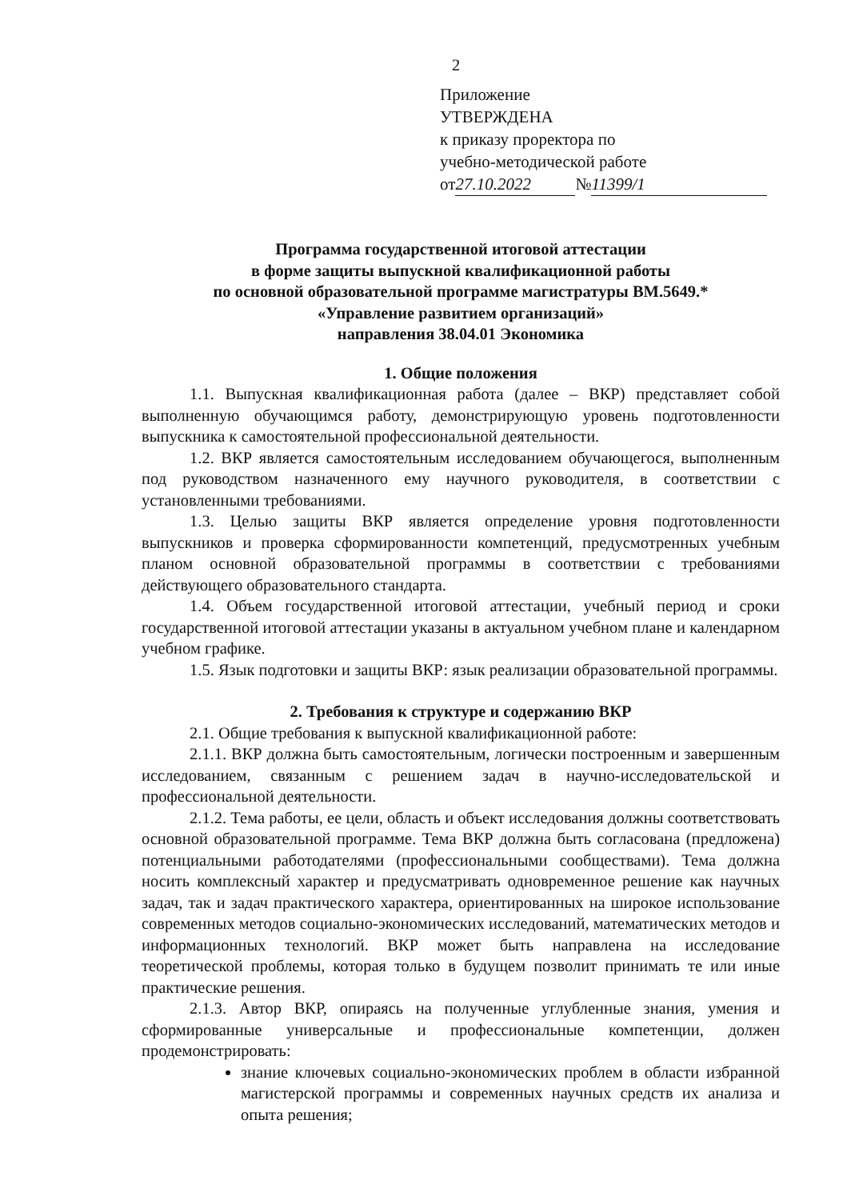2
Приложение
УТВЕРЖДЕНА
к приказу проректора по
учебно-методической работе
от 27.10.2022 № 11399/1
Программа государственной итоговой аттестации
в форме защиты выпускной квалификационной работы
по основной образовательной программе магистратуры ВМ.5649.*
«Управление развитием организаций»
направления 38.04.01 Экономика
1. Общие положения
1.1. Выпускная квалификационная работа (далее – ВКР) представляет собой выполненную обучающимся работу, демонстрирующую уровень подготовленности выпускника к самостоятельной профессиональной деятельности.
1.2. ВКР является самостоятельным исследованием обучающегося, выполненным под руководством назначенного ему научного руководителя, в соответствии с установленными требованиями.
1.3. Целью защиты ВКР является определение уровня подготовленности выпускников и проверка сформированности компетенций, предусмотренных учебным планом основной образовательной программы в соответствии с требованиями действующего образовательного стандарта.
1.4. Объем государственной итоговой аттестации, учебный период и сроки государственной итоговой аттестации указаны в актуальном учебном плане и календарном учебном графике.
1.5. Язык подготовки и защиты ВКР: язык реализации образовательной программы.
2. Требования к структуре и содержанию ВКР
2.1. Общие требования к выпускной квалификационной работе:
2.1.1. ВКР должна быть самостоятельным, логически построенным и завершенным исследованием, связанным с решением задач в научно-исследовательской и профессиональной деятельности.
2.1.2. Тема работы, ее цели, область и объект исследования должны соответствовать основной образовательной программе. Тема ВКР должна быть согласована (предложена) потенциальными работодателями (профессиональными сообществами). Тема должна носить комплексный характер и предусматривать одновременное решение как научных задач, так и задач практического характера, ориентированных на широкое использование современных методов социально-экономических исследований, математических методов и информационных технологий. ВКР может быть направлена на исследование теоретической проблемы, которая только в будущем позволит принимать те или иные практические решения.
2.1.3. Автор ВКР, опираясь на полученные углубленные знания, умения и сформированные универсальные и профессиональные компетенции, должен продемонстрировать:
знание ключевых социально-экономических проблем в области избранной магистерской программы и современных научных средств их анализа и опыта решения;